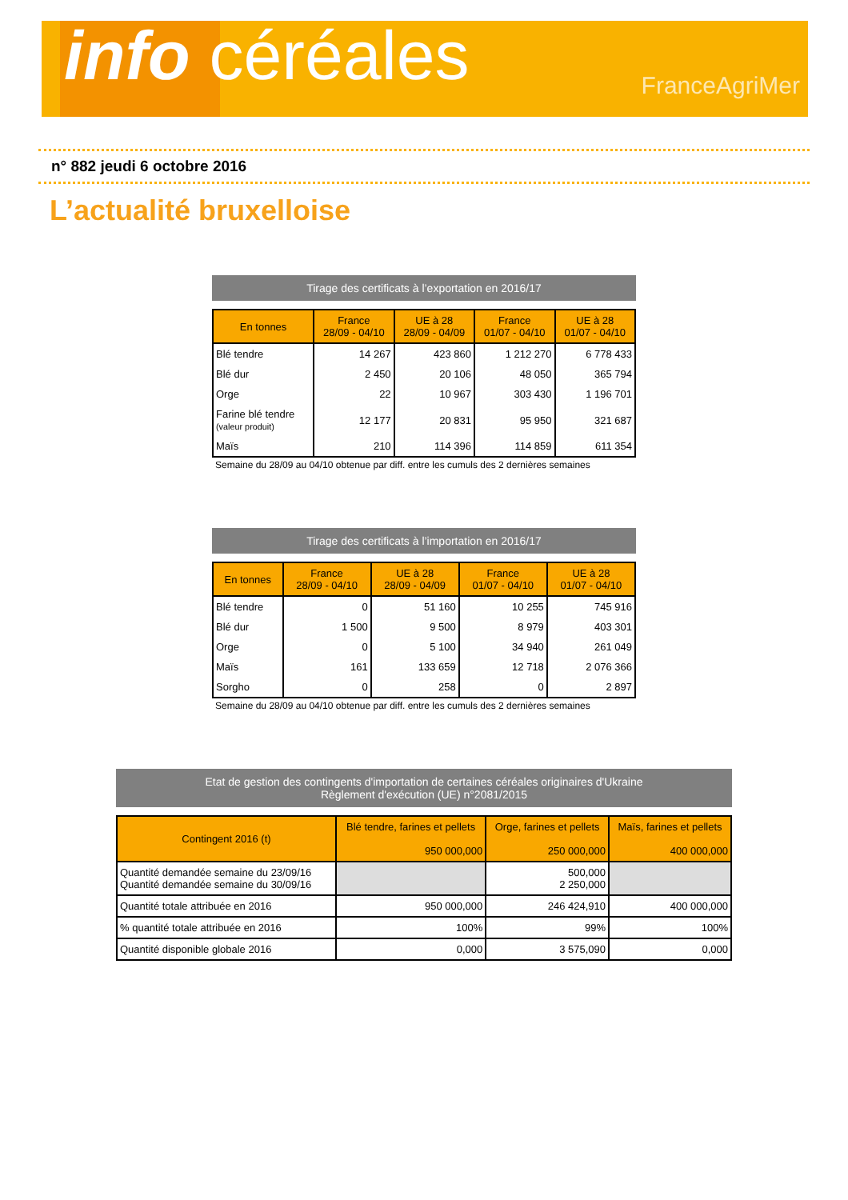info céréales FranceAgriMer
n° 882 jeudi 6 octobre 2016
L’actualité bruxelloise
Tirage des certificats à l’exportation en 2016/17
| En tonnes | France 28/09 - 04/10 | UE à 28 28/09 - 04/09 | France 01/07 - 04/10 | UE à 28 01/07 - 04/10 |
| --- | --- | --- | --- | --- |
| Blé tendre | 14 267 | 423 860 | 1 212 270 | 6 778 433 |
| Blé dur | 2 450 | 20 106 | 48 050 | 365 794 |
| Orge | 22 | 10 967 | 303 430 | 1 196 701 |
| Farine blé tendre (valeur produit) | 12 177 | 20 831 | 95 950 | 321 687 |
| Maïs | 210 | 114 396 | 114 859 | 611 354 |
Semaine du 28/09 au 04/10 obtenue par diff. entre les cumuls des 2 dernières semaines
Tirage des certificats à l’importation en 2016/17
| En tonnes | France 28/09 - 04/10 | UE à 28 28/09 - 04/09 | France 01/07 - 04/10 | UE à 28 01/07 - 04/10 |
| --- | --- | --- | --- | --- |
| Blé tendre | 0 | 51 160 | 10 255 | 745 916 |
| Blé dur | 1 500 | 9 500 | 8 979 | 403 301 |
| Orge | 0 | 5 100 | 34 940 | 261 049 |
| Maïs | 161 | 133 659 | 12 718 | 2 076 366 |
| Sorgho | 0 | 258 | 0 | 2 897 |
Semaine du 28/09 au 04/10 obtenue par diff. entre les cumuls des 2 dernières semaines
Etat de gestion des contingents d'importation de certaines céréales originaires d'Ukraine
Règlement d'exécution (UE) n°2081/2015
| Contingent 2016 (t) | Blé tendre, farines et pellets 950 000,000 | Orge, farines et pellets 250 000,000 | Maïs, farines et pellets 400 000,000 |
| --- | --- | --- | --- |
| Quantité demandée semaine du 23/09/16 Quantité demandée semaine du 30/09/16 | | 500,000 2 250,000 | |
| Quantité totale attribuée en 2016 | 950 000,000 | 246 424,910 | 400 000,000 |
| % quantité totale attribuée en 2016 | 100% | 99% | 100% |
| Quantité disponible globale 2016 | 0,000 | 3 575,090 | 0,000 |